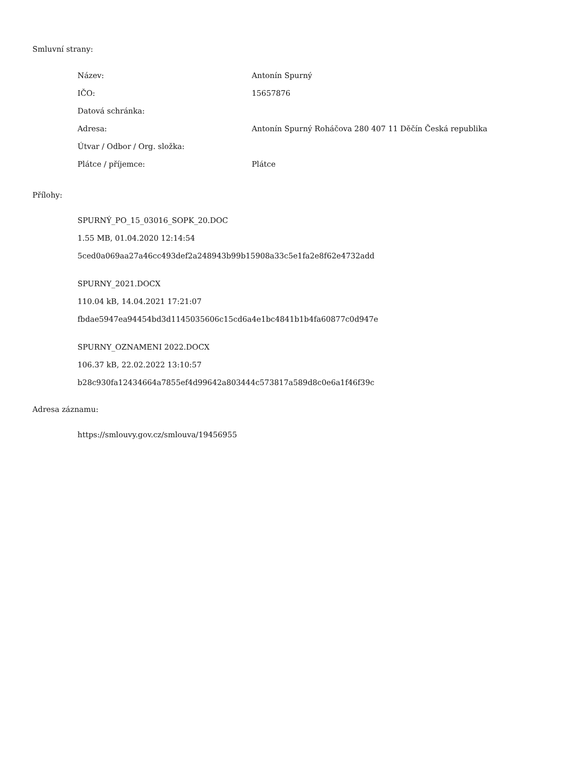Smluvní strany:
| Název: | Antonín Spurný |
| IČO: | 15657876 |
| Datová schránka: | |
| Adresa: | Antonín Spurný Roháčova 280 407 11 Děčín Česká republika |
| Útvar / Odbor / Org. složka: | |
| Plátce / příjemce: | Plátce |
Přílohy:
SPURNÝ_PO_15_03016_SOPK_20.DOC
1.55 MB, 01.04.2020 12:14:54
5ced0a069aa27a46cc493def2a248943b99b15908a33c5e1fa2e8f62e4732add
SPURNY_2021.DOCX
110.04 kB, 14.04.2021 17:21:07
fbdae5947ea94454bd3d1145035606c15cd6a4e1bc4841b1b4fa60877c0d947e
SPURNY_OZNAMENI 2022.DOCX
106.37 kB, 22.02.2022 13:10:57
b28c930fa12434664a7855ef4d99642a803444c573817a589d8c0e6a1f46f39c
Adresa záznamu:
https://smlouvy.gov.cz/smlouva/19456955